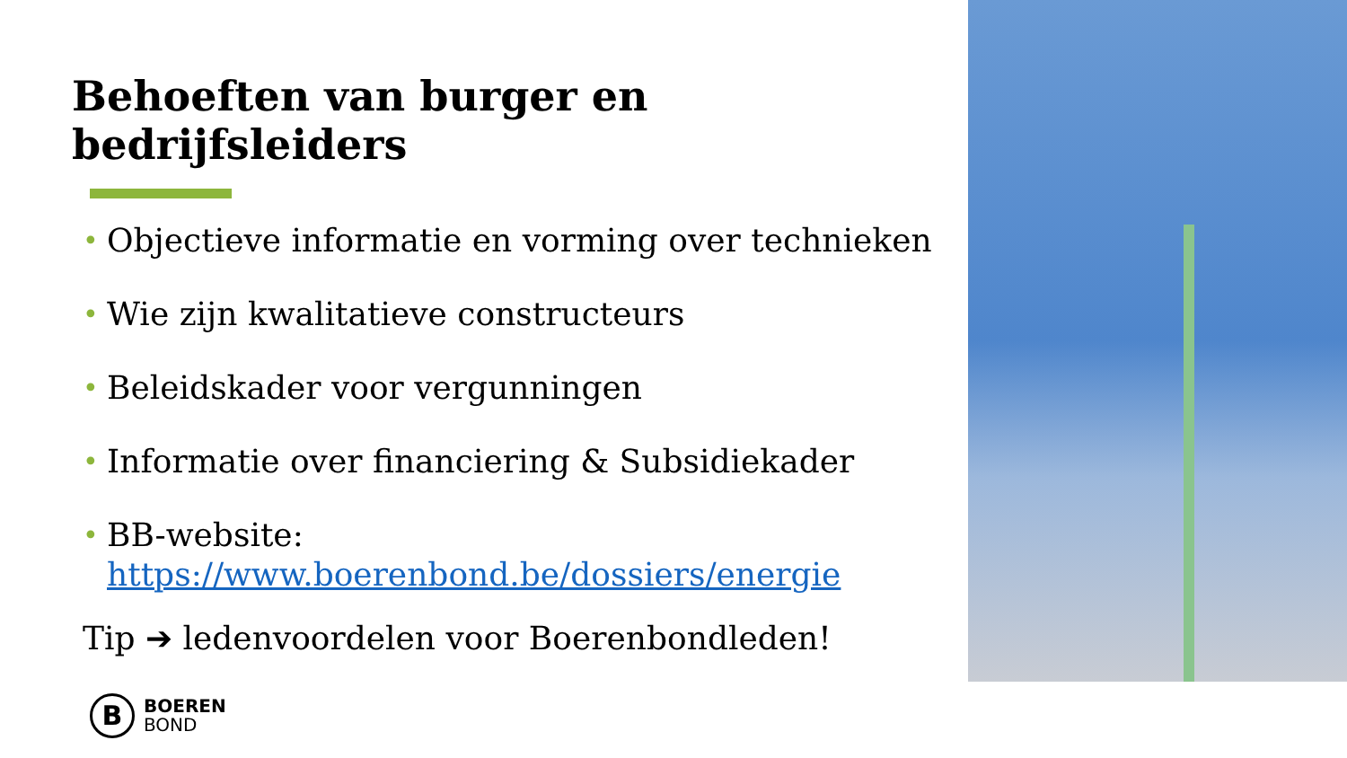Behoeften van burger en bedrijfsleiders
• Objectieve informatie en vorming over technieken
• Wie zijn kwalitatieve constructeurs
• Beleidskader voor vergunningen
• Informatie over financiering & Subsidiekader
• BB-website: https://www.boerenbond.be/dossiers/energie
Tip ➔ ledenvoordelen voor Boerenbondleden!
B
BOEREN
BOND